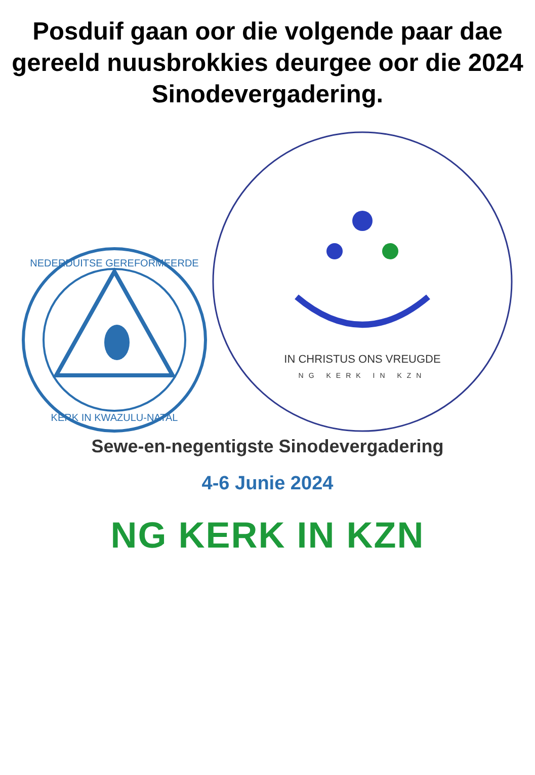Posduif gaan oor die volgende paar dae gereeld nuusbrokkies deurgee oor die 2024 Sinodevergadering.
NEDERDUITSE GEREFORMEERDE
KERK IN KWAZULU-NATAL
IN CHRISTUS ONS VREUGDE
NG KERK IN KZN
Sewe-en-negentigste Sinodevergadering
4-6 Junie 2024
NG KERK IN KZN